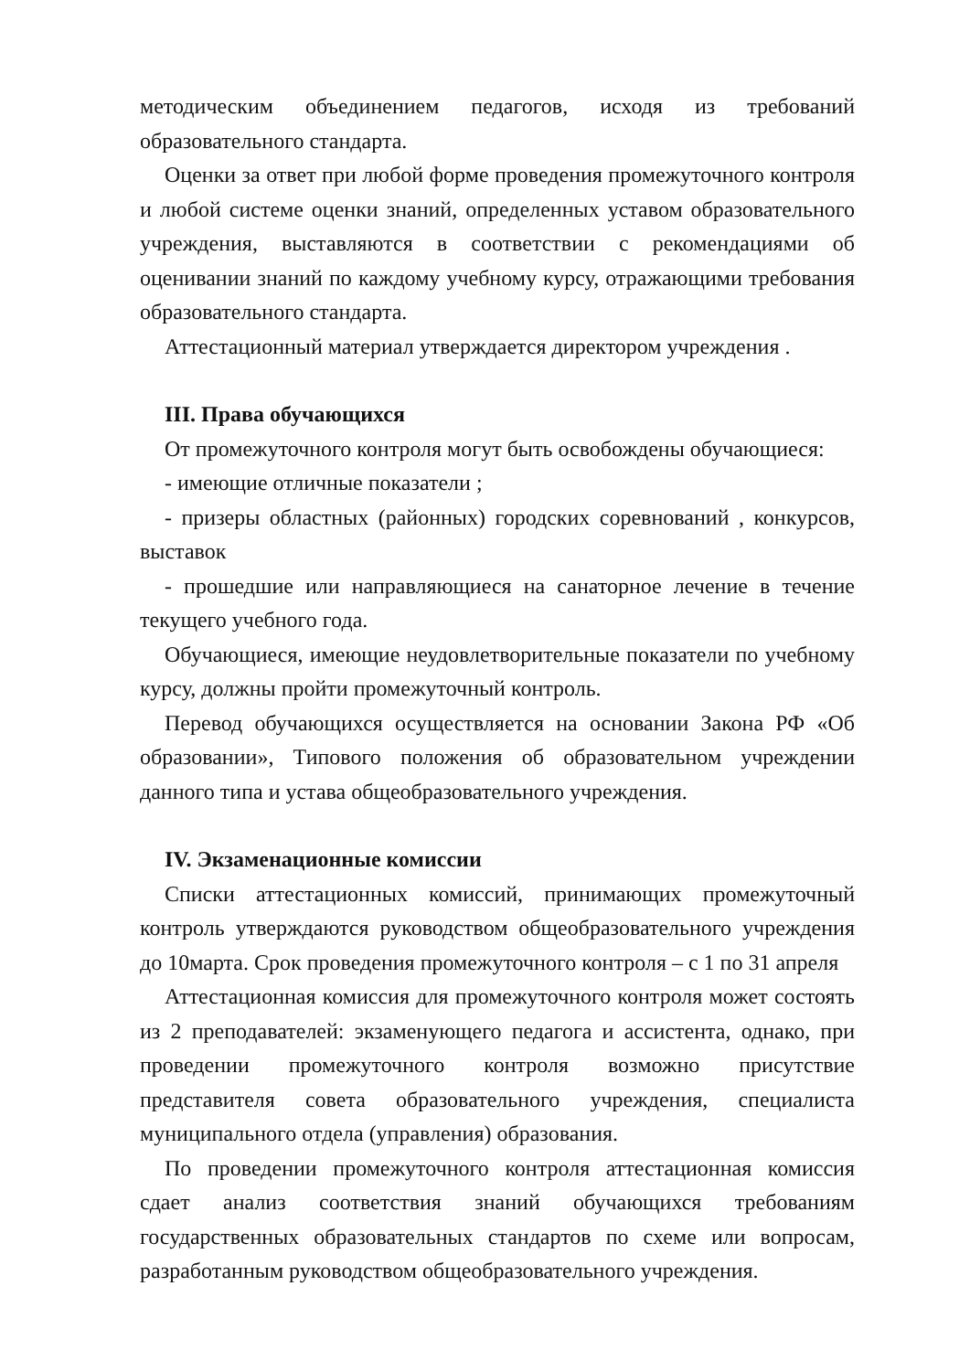методическим объединением педагогов, исходя из требований образовательного стандарта.
Оценки за ответ при любой форме проведения промежуточного контроля и любой системе оценки знаний, определенных уставом образовательного учреждения, выставляются в соответствии с рекомендациями об оценивании знаний по каждому учебному курсу, отражающими требования образовательного стандарта.
Аттестационный материал утверждается директором учреждения .
III. Права обучающихся
От промежуточного контроля могут быть освобождены обучающиеся:
- имеющие отличные показатели ;
- призеры областных (районных) городских соревнований , конкурсов, выставок
- прошедшие или направляющиеся на санаторное лечение в течение текущего учебного года.
Обучающиеся, имеющие неудовлетворительные показатели по учебному курсу, должны пройти промежуточный контроль.
Перевод обучающихся осуществляется на основании Закона РФ «Об образовании», Типового положения об образовательном учреждении данного типа и устава общеобразовательного учреждения.
IV. Экзаменационные комиссии
Списки аттестационных комиссий, принимающих промежуточный контроль утверждаются руководством общеобразовательного учреждения до 10марта. Срок проведения промежуточного контроля – с 1 по 31 апреля
Аттестационная комиссия для промежуточного контроля может состоять из 2 преподавателей: экзаменующего педагога и ассистента, однако, при проведении промежуточного контроля возможно присутствие представителя совета образовательного учреждения, специалиста муниципального отдела (управления) образования.
По проведении промежуточного контроля аттестационная комиссия сдает анализ соответствия знаний обучающихся требованиям государственных образовательных стандартов по схеме или вопросам, разработанным руководством общеобразовательного учреждения.